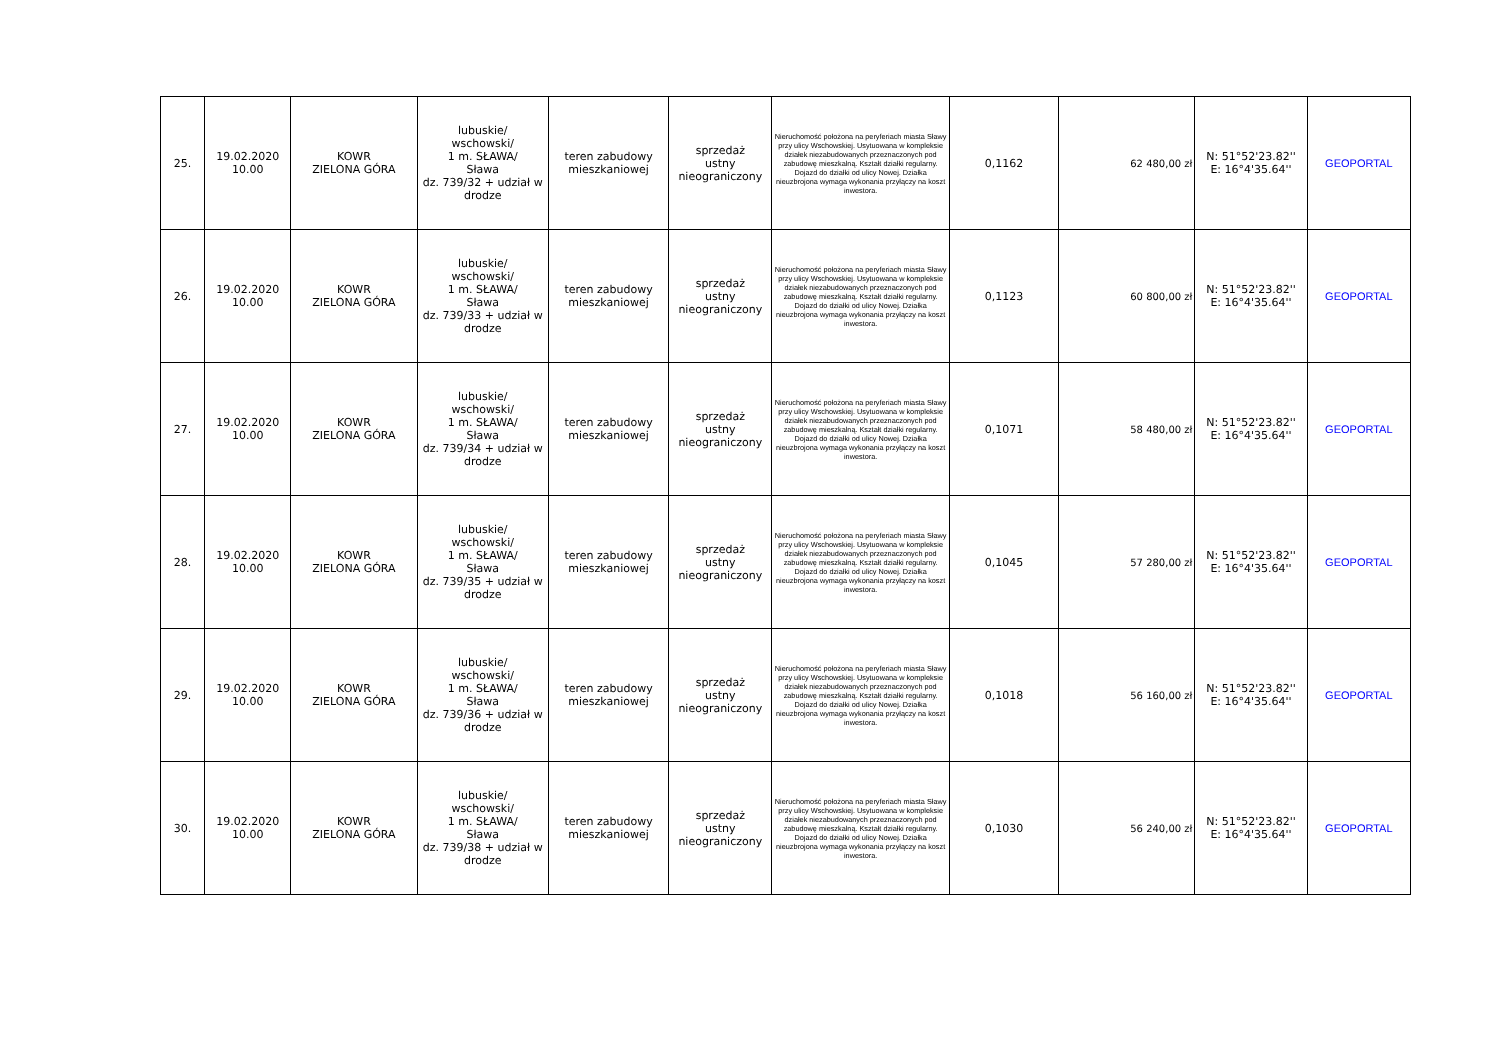| 25. | 19.02.2020 10.00 | KOWR ZIELONA GÓRA | lubuskie/ wschowski/ 1 m. SŁAWA/ Sława dz. 739/32 + udział w drodze | teren zabudowy mieszkaniowej | sprzedaż ustny nieograniczony | Nieruchomość położona na peryferiach miasta Sławy przy ulicy Wschowskiej. Usytuowana w kompleksie działek niezabudowanych przeznaczonych pod zabudowę mieszkalną. Kształt działki regularny. Dojazd do działki od ulicy Nowej. Działka nieuzbrojona wymaga wykonania przyłączy na koszt inwestora. | 0,1162 | 62 480,00 zł | N: 51°52'23.82'' E: 16°4'35.64'' | GEOPORTAL |
| 26. | 19.02.2020 10.00 | KOWR ZIELONA GÓRA | lubuskie/ wschowski/ 1 m. SŁAWA/ Sława dz. 739/33 + udział w drodze | teren zabudowy mieszkaniowej | sprzedaż ustny nieograniczony | Nieruchomość położona na peryferiach miasta Sławy przy ulicy Wschowskiej. Usytuowana w kompleksie działek niezabudowanych przeznaczonych pod zabudowę mieszkalną. Kształt działki regularny. Dojazd do działki od ulicy Nowej. Działka nieuzbrojona wymaga wykonania przyłączy na koszt inwestora. | 0,1123 | 60 800,00 zł | N: 51°52'23.82'' E: 16°4'35.64'' | GEOPORTAL |
| 27. | 19.02.2020 10.00 | KOWR ZIELONA GÓRA | lubuskie/ wschowski/ 1 m. SŁAWA/ Sława dz. 739/34 + udział w drodze | teren zabudowy mieszkaniowej | sprzedaż ustny nieograniczony | Nieruchomość położona na peryferiach miasta Sławy przy ulicy Wschowskiej. Usytuowana w kompleksie działek niezabudowanych przeznaczonych pod zabudowę mieszkalną. Kształt działki regularny. Dojazd do działki od ulicy Nowej. Działka nieuzbrojona wymaga wykonania przyłączy na koszt inwestora. | 0,1071 | 58 480,00 zł | N: 51°52'23.82'' E: 16°4'35.64'' | GEOPORTAL |
| 28. | 19.02.2020 10.00 | KOWR ZIELONA GÓRA | lubuskie/ wschowski/ 1 m. SŁAWA/ Sława dz. 739/35 + udział w drodze | teren zabudowy mieszkaniowej | sprzedaż ustny nieograniczony | Nieruchomość położona na peryferiach miasta Sławy przy ulicy Wschowskiej. Usytuowana w kompleksie działek niezabudowanych przeznaczonych pod zabudowę mieszkalną. Kształt działki regularny. Dojazd do działki od ulicy Nowej. Działka nieuzbrojona wymaga wykonania przyłączy na koszt inwestora. | 0,1045 | 57 280,00 zł | N: 51°52'23.82'' E: 16°4'35.64'' | GEOPORTAL |
| 29. | 19.02.2020 10.00 | KOWR ZIELONA GÓRA | lubuskie/ wschowski/ 1 m. SŁAWA/ Sława dz. 739/36 + udział w drodze | teren zabudowy mieszkaniowej | sprzedaż ustny nieograniczony | Nieruchomość położona na peryferiach miasta Sławy przy ulicy Wschowskiej. Usytuowana w kompleksie działek niezabudowanych przeznaczonych pod zabudowę mieszkalną. Kształt działki regularny. Dojazd do działki od ulicy Nowej. Działka nieuzbrojona wymaga wykonania przyłączy na koszt inwestora. | 0,1018 | 56 160,00 zł | N: 51°52'23.82'' E: 16°4'35.64'' | GEOPORTAL |
| 30. | 19.02.2020 10.00 | KOWR ZIELONA GÓRA | lubuskie/ wschowski/ 1 m. SŁAWA/ Sława dz. 739/38 + udział w drodze | teren zabudowy mieszkaniowej | sprzedaż ustny nieograniczony | Nieruchomość położona na peryferiach miasta Sławy przy ulicy Wschowskiej. Usytuowana w kompleksie działek niezabudowanych przeznaczonych pod zabudowę mieszkalną. Kształt działki regularny. Dojazd do działki od ulicy Nowej. Działka nieuzbrojona wymaga wykonania przyłączy na koszt inwestora. | 0,1030 | 56 240,00 zł | N: 51°52'23.82'' E: 16°4'35.64'' | GEOPORTAL |